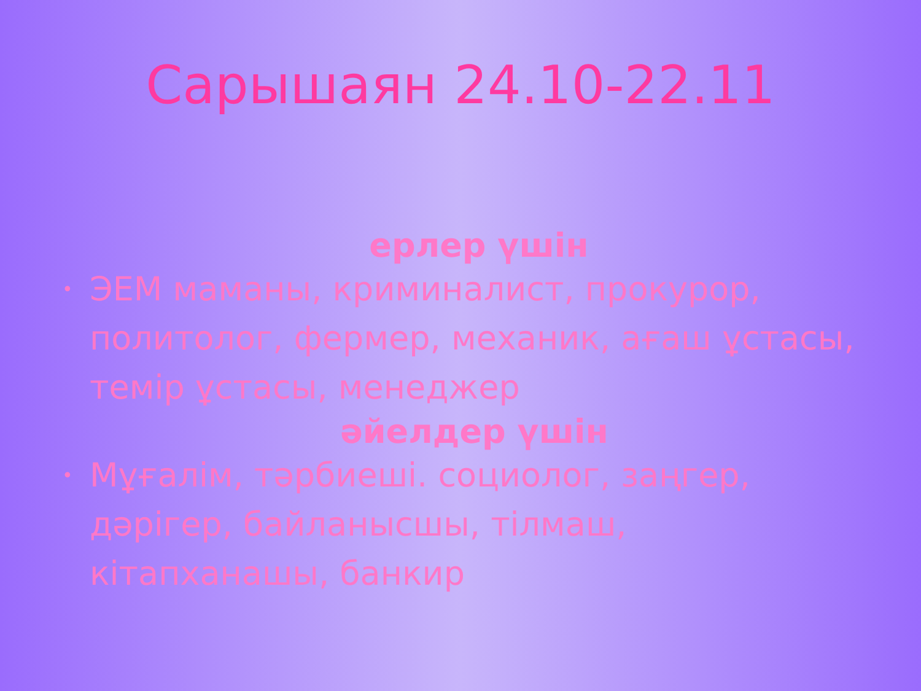Сарышаян 24.10-22.11
ерлер үшін
• ЭЕМ маманы, криминалист, прокурор, политолог, фермер, механик, ағаш ұстасы, темір ұстасы, менеджер
әйелдер үшін
• Мұғалім, тәрбиеші. социолог, заңгер, дәрігер, байланысшы, тілмаш, кітапханашы, банкир